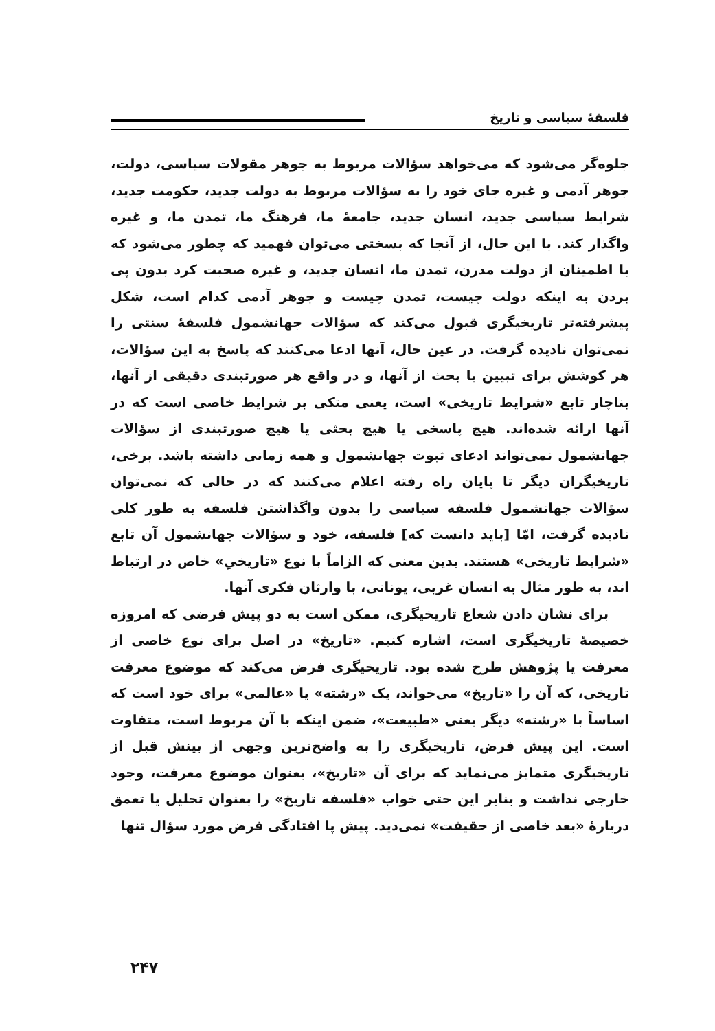فلسفهٔ سیاسی و تاریخ
جلوه‌گر می‌شود که می‌خواهد سؤالات مربوط به جوهر مقولات سیاسی، دولت، جوهر آدمی و غیره جای خود را به سؤالات مربوط به دولت جدید، حکومت جدید، شرایط سیاسی جدید، انسان جدید، جامعهٔ ما، فرهنگ ما، تمدن ما، و غیره واگذار کند. با این حال، از آنجا که بسختی می‌توان فهمید که چطور می‌شود که با اطمینان از دولت مدرن، تمدن ما، انسان جدید، و غیره صحبت کرد بدون پی بردن به اینکه دولت چیست، تمدن چیست و جوهر آدمی کدام است، شکل پیشرفته‌تر تاریخیگری قبول می‌کند که سؤالات جهانشمول فلسفهٔ سنتی را نمی‌توان نادیده گرفت. در عین حال، آنها ادعا می‌کنند که پاسخ به این سؤالات، هر کوشش برای تبیین یا بحث از آنها، و در واقع هر صورتبندی دقیقی از آنها، بناچار تابع «شرایط تاریخی» است، یعنی متکی بر شرایط خاصی است که در آنها ارائه شده‌اند. هیچ پاسخی یا هیچ بحثی یا هیچ صورتبندی از سؤالات جهانشمول نمی‌تواند ادعای ثبوت جهانشمول و همه زمانی داشته باشد. برخی، تاریخیگران دیگر تا پایان راه رفته اعلام می‌کنند که در حالی که نمی‌توان سؤالات جهانشمول فلسفه سیاسی را بدون واگذاشتن فلسفه به طور کلی نادیده گرفت، امّا [باید دانست که] فلسفه، خود و سؤالات جهانشمول آن تابع «شرایط تاریخی» هستند. بدین معنی که الزاماً با نوع «تاریخیِ» خاص در ارتباط اند، به طور مثال به انسان غربی، یونانی، با وارثان فکری آنها.
برای نشان دادن شعاع تاریخیگری، ممکن است به دو پیش فرضی که امروزه خصیصهٔ تاریخیگری است، اشاره کنیم. «تاریخ» در اصل برای نوع خاصی از معرفت یا پژوهش طرح شده بود. تاریخیگری فرض می‌کند که موضوع معرفت تاریخی، که آن را «تاریخ» می‌خواند، یک «رشته» یا «عالمی» برای خود است که اساساً با «رشته» دیگر یعنی «طبیعت»، ضمن اینکه با آن مربوط است، متفاوت است. این پیش فرض، تاریخیگری را به واضح‌ترین وجهی از بینش قبل از تاریخیگری متمایز می‌نماید که برای آن «تاریخ»، بعنوان موضوع معرفت، وجود خارجی نداشت و بنابر این حتی خواب «فلسفه تاریخ» را بعنوان تحلیل یا تعمق دربارهٔ «بعد خاصی از حقیقت» نمی‌دید. پیش پا افتادگی فرض مورد سؤال تنها
۲۴۷